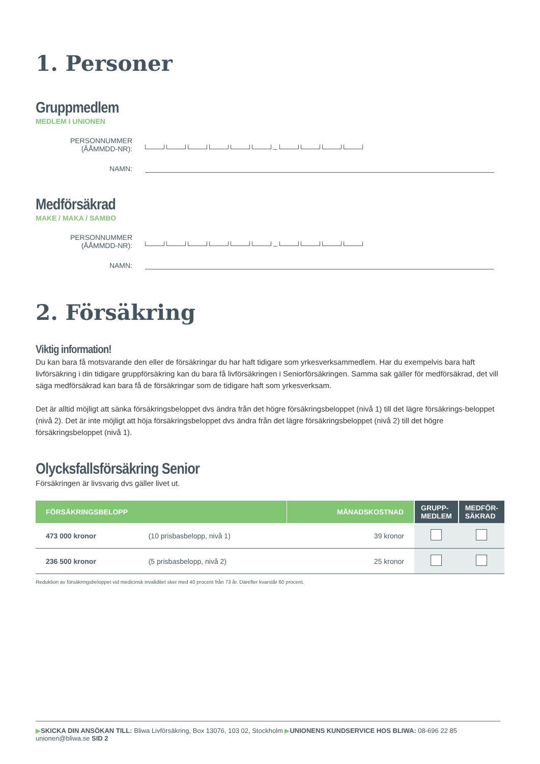1. Personer
Gruppmedlem
MEDLEM I UNIONEN
PERSONNUMMER (ÅÅMMDD-NR):
–
NAMN:
Medförsäkrad
MAKE / MAKA / SAMBO
PERSONNUMMER (ÅÅMMDD-NR):
–
NAMN:
2. Försäkring
Viktig information!
Du kan bara få motsvarande den eller de försäkringar du har haft tidigare som yrkesverksammedlem. Har du exempelvis bara haft livförsäkring i din tidigare gruppförsäkring kan du bara få livförsäkringen i Seniorförsäkringen. Samma sak gäller för medförsäkrad, det vill säga medförsäkrad kan bara få de försäkringar som de tidigare haft som yrkesverksam.
Det är alltid möjligt att sänka försäkringsbeloppet dvs ändra från det högre försäkringsbeloppet (nivå 1) till det lägre försäkrings-beloppet (nivå 2). Det är inte möjligt att höja försäkringsbeloppet dvs ändra från det lägre försäkringsbeloppet (nivå 2) till det högre försäkringsbeloppet (nivå 1).
Olycksfallsförsäkring Senior
Försäkringen är livsvarig dvs gäller livet ut.
| FÖRSÄKRINGSBELOPP | | MÅNADSKOSTNAD | GRUPP- MEDLEM | MEDFÖR- SÄKRAD |
| --- | --- | --- | --- | --- |
| 473 000 kronor | (10 prisbasbelopp, nivå 1) | 39 kronor | | |
| 236 500 kronor | (5 prisbasbelopp, nivå 2) | 25 kronor | | |
Reduktion av försäkringsbeloppet vid medicinsk invaliditet sker med 40 procent från 73 år. Därefter kvarstår 60 procent.
▶SKICKA DIN ANSÖKAN TILL: Bliwa Livförsäkring, Box 13076, 103 02, Stockholm ▶UNIONENS KUNDSERVICE HOS BLIWA: 08-696 22 85 unionen@bliwa.se SID 2